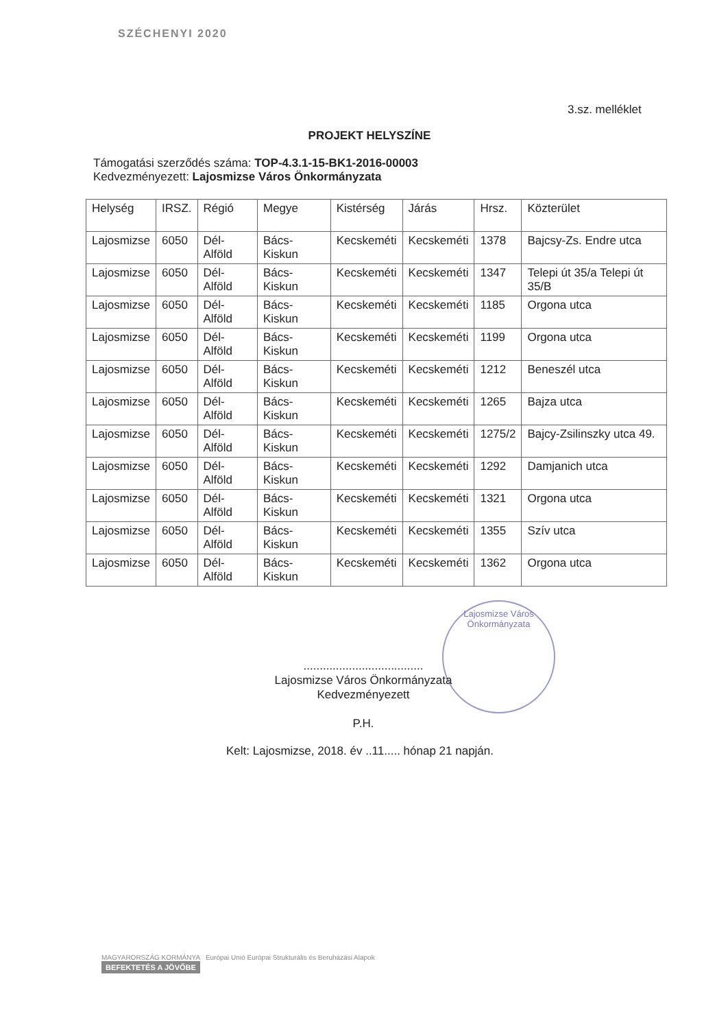SZÉCHENYI 2020
3.sz. melléklet
PROJEKT HELYSZÍNE
Támogatási szerződés száma: TOP-4.3.1-15-BK1-2016-00003
Kedvezményezett: Lajosmizse Város Önkormányzata
| Helység | IRSZ. | Régió | Megye | Kistérség | Járás | Hrsz. | Közterület |
| --- | --- | --- | --- | --- | --- | --- | --- |
| Lajosmizse | 6050 | Dél-Alföld | Bács-Kiskun | Kecskeméti | Kecskeméti | 1378 | Bajcsy-Zs. Endre utca |
| Lajosmizse | 6050 | Dél-Alföld | Bács-Kiskun | Kecskeméti | Kecskeméti | 1347 | Telepi út 35/a Telepi út 35/B |
| Lajosmizse | 6050 | Dél-Alföld | Bács-Kiskun | Kecskeméti | Kecskeméti | 1185 | Orgona utca |
| Lajosmizse | 6050 | Dél-Alföld | Bács-Kiskun | Kecskeméti | Kecskeméti | 1199 | Orgona utca |
| Lajosmizse | 6050 | Dél-Alföld | Bács-Kiskun | Kecskeméti | Kecskeméti | 1212 | Beneszél utca |
| Lajosmizse | 6050 | Dél-Alföld | Bács-Kiskun | Kecskeméti | Kecskeméti | 1265 | Bajza utca |
| Lajosmizse | 6050 | Dél-Alföld | Bács-Kiskun | Kecskeméti | Kecskeméti | 1275/2 | Bajcy-Zsilinszky utca 49. |
| Lajosmizse | 6050 | Dél-Alföld | Bács-Kiskun | Kecskeméti | Kecskeméti | 1292 | Damjanich utca |
| Lajosmizse | 6050 | Dél-Alföld | Bács-Kiskun | Kecskeméti | Kecskeméti | 1321 | Orgona utca |
| Lajosmizse | 6050 | Dél-Alföld | Bács-Kiskun | Kecskeméti | Kecskeméti | 1355 | Szív utca |
| Lajosmizse | 6050 | Dél-Alföld | Bács-Kiskun | Kecskeméti | Kecskeméti | 1362 | Orgona utca |
Lajosmizse Város Önkormányzata
.....................................
Lajosmizse Város Önkormányzata
Kedvezményezett
P.H.
Kelt: Lajosmizse, 2018. év ..11..... hónap 21 napján.
MAGYARORSZÁG KORMÁNYA Európai Unió Európai Strukturális és Beruházási Alapok
BEFEKTETÉS A JÖVŐBE